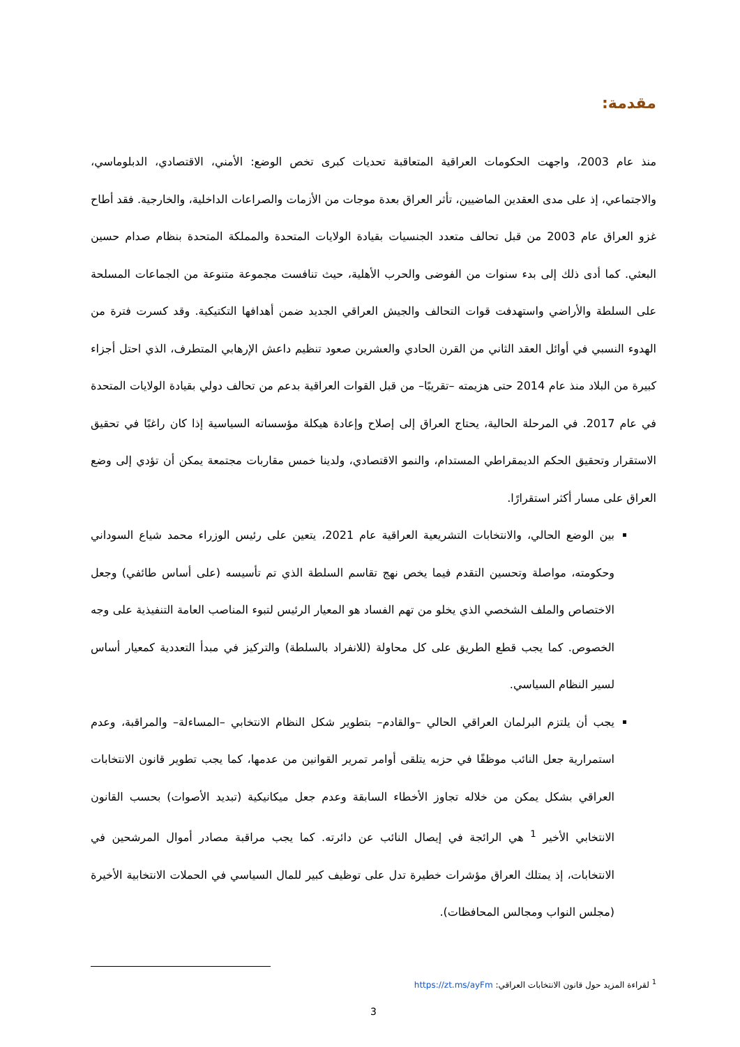مقدمة:
منذ عام 2003، واجهت الحكومات العراقية المتعاقبة تحديات كبرى تخص الوضع: الأمني، الاقتصادي، الدبلوماسي، والاجتماعي، إذ على مدى العقدين الماضيين، تأثر العراق بعدة موجات من الأزمات والصراعات الداخلية، والخارجية. فقد أطاح غزو العراق عام 2003 من قبل تحالف متعدد الجنسيات بقيادة الولايات المتحدة والمملكة المتحدة بنظام صدام حسين البعثي. كما أدى ذلك إلى بدء سنوات من الفوضى والحرب الأهلية، حيث تنافست مجموعة متنوعة من الجماعات المسلحة على السلطة والأراضي واستهدفت قوات التحالف والجيش العراقي الجديد ضمن أهدافها التكتيكية. وقد كسرت فترة من الهدوء النسبي في أوائل العقد الثاني من القرن الحادي والعشرين صعود تنظيم داعش الإرهابي المتطرف، الذي احتل أجزاء كبيرة من البلاد منذ عام 2014 حتى هزيمته –تقريبًا– من قبل القوات العراقية بدعم من تحالف دولي بقيادة الولايات المتحدة في عام 2017. في المرحلة الحالية، يحتاج العراق إلى إصلاح وإعادة هيكلة مؤسساته السياسية إذا كان راغبًا في تحقيق الاستقرار وتحقيق الحكم الديمقراطي المستدام، والنمو الاقتصادي، ولدينا خمس مقاربات مجتمعة يمكن أن تؤدي إلى وضع العراق على مسار أكثر استقرارًا.
بين الوضع الحالي، والانتخابات التشريعية العراقية عام 2021، يتعين على رئيس الوزراء محمد شياع السوداني وحكومته، مواصلة وتحسين التقدم فيما يخص نهج تقاسم السلطة الذي تم تأسيسه (على أساس طائفي) وجعل الاختصاص والملف الشخصي الذي يخلو من تهم الفساد هو المعيار الرئيس لتبوء المناصب العامة التنفيذية على وجه الخصوص. كما يجب قطع الطريق على كل محاولة (للانفراد بالسلطة) والتركيز في مبدأ التعددية كمعيار أساس لسير النظام السياسي.
يجب أن يلتزم البرلمان العراقي الحالي –والقادم– بتطوير شكل النظام الانتخابي –المساءلة– والمراقبة، وعدم استمرارية جعل النائب موظفًا في حزبه يتلقى أوامر تمرير القوانين من عدمها، كما يجب تطوير قانون الانتخابات العراقي بشكل يمكن من خلاله تجاوز الأخطاء السابقة وعدم جعل ميكانيكية (تبديد الأصوات) بحسب القانون الانتخابي الأخير <sup>1</sup> هي الرائجة في إيصال النائب عن دائرته. كما يجب مراقبة مصادر أموال المرشحين في الانتخابات، إذ يمتلك العراق مؤشرات خطيرة تدل على توظيف كبير للمال السياسي في الحملات الانتخابية الأخيرة (مجلس النواب ومجالس المحافظات).
<sup>1</sup> لقراءة المزيد حول قانون الانتخابات العراقي: https://zt.ms/ayFm
3